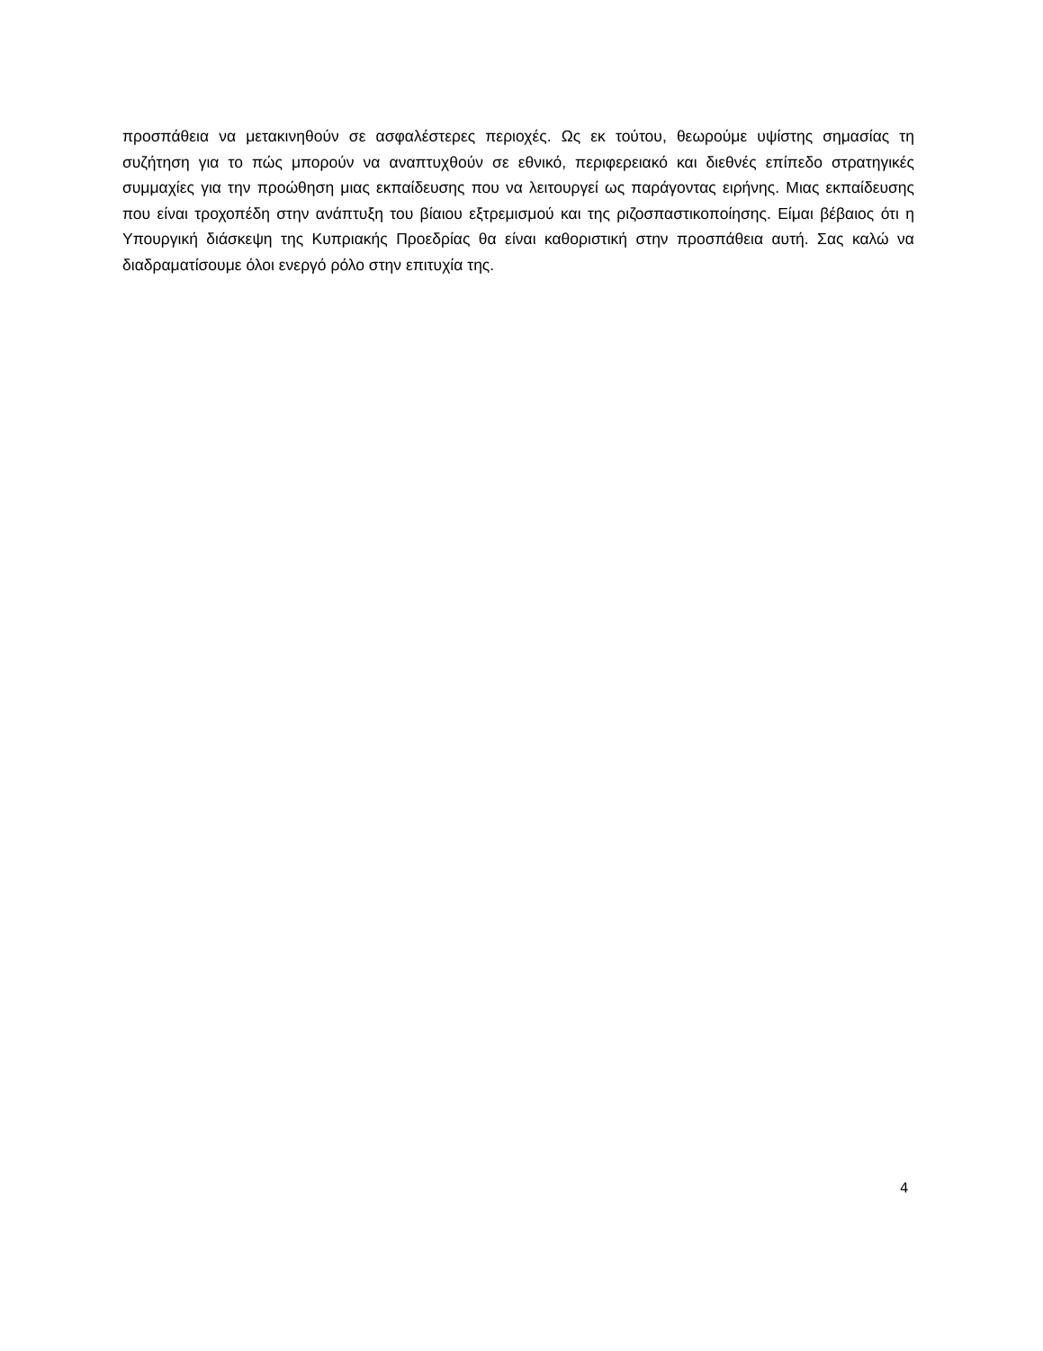προσπάθεια να μετακινηθούν σε ασφαλέστερες περιοχές. Ως εκ τούτου, θεωρούμε υψίστης σημασίας τη συζήτηση για το πώς μπορούν να αναπτυχθούν σε εθνικό, περιφερειακό και διεθνές επίπεδο στρατηγικές συμμαχίες για την προώθηση μιας εκπαίδευσης που να λειτουργεί ως παράγοντας ειρήνης. Μιας εκπαίδευσης που είναι τροχοπέδη στην ανάπτυξη του βίαιου εξτρεμισμού και της ριζοσπαστικοποίησης. Είμαι βέβαιος ότι η Υπουργική διάσκεψη της Κυπριακής Προεδρίας θα είναι καθοριστική στην προσπάθεια αυτή. Σας καλώ να διαδραματίσουμε όλοι ενεργό ρόλο στην επιτυχία της.
4